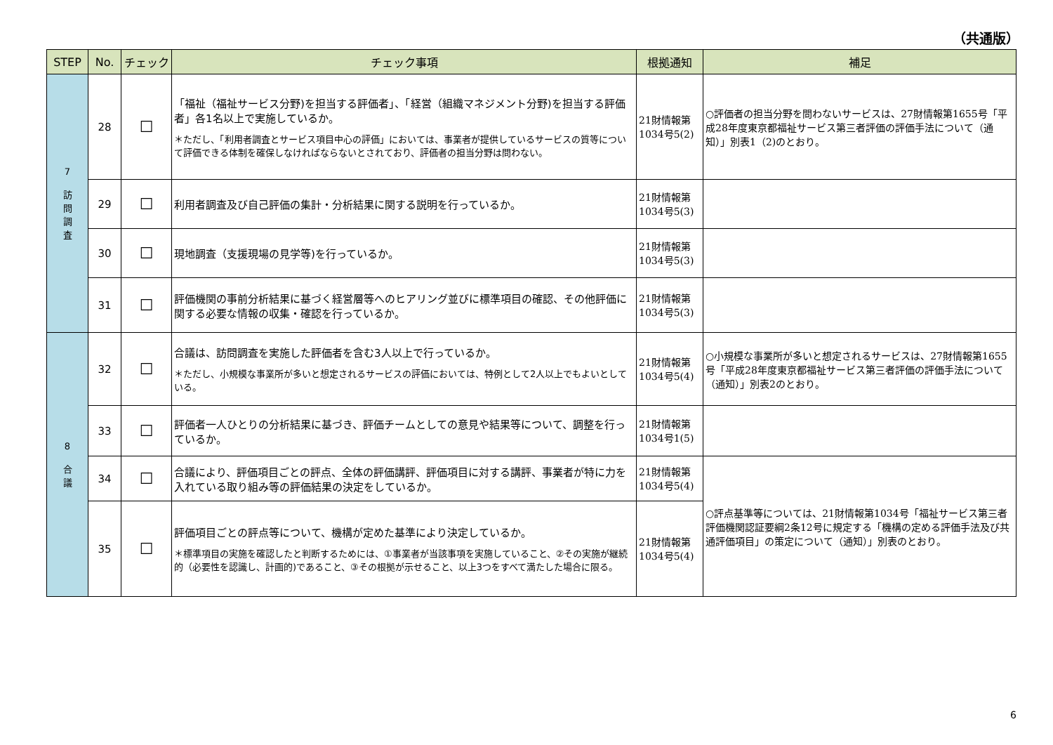（共通版）
| STEP | No. | チェック | チェック事項 | 根拠通知 | 補足 |
| --- | --- | --- | --- | --- | --- |
| 7 訪 問 調 査 | 28 | ☐ | 「福祉（福祉サービス分野)を担当する評価者」、「経営（組織マネジメント分野)を担当する評価者」各1名以上で実施しているか。 ＊ただし、「利用者調査とサービス項目中心の評価」においては、事業者が提供しているサービスの質等について評価できる体制を確保しなければならないとされており、評価者の担当分野は問わない。 | 21財情報第1034号5(2) | ○評価者の担当分野を問わないサービスは、27財情報第1655号「平成28年度東京都福祉サービス第三者評価の評価手法について（通知）」別表1（2)のとおり。 |
| | 29 | ☐ | 利用者調査及び自己評価の集計・分析結果に関する説明を行っているか。 | 21財情報第1034号5(3) | |
| | 30 | ☐ | 現地調査（支援現場の見学等)を行っているか。 | 21財情報第1034号5(3) | |
| | 31 | ☐ | 評価機関の事前分析結果に基づく経営層等へのヒアリング並びに標準項目の確認、その他評価に関する必要な情報の収集・確認を行っているか。 | 21財情報第1034号5(3) | |
| 8 合 議 | 32 | ☐ | 合議は、訪問調査を実施した評価者を含む3人以上で行っているか。 ＊ただし、小規模な事業所が多いと想定されるサービスの評価においては、特例として2人以上でもよいとしている。 | 21財情報第1034号5(4) | ○小規模な事業所が多いと想定されるサービスは、27財情報第1655号「平成28年度東京都福祉サービス第三者評価の評価手法について（通知）」別表2のとおり。 |
| | 33 | ☐ | 評価者一人ひとりの分析結果に基づき、評価チームとしての意見や結果等について、調整を行っているか。 | 21財情報第1034号1(5) | |
| | 34 | ☐ | 合議により、評価項目ごとの評点、全体の評価講評、評価項目に対する講評、事業者が特に力を入れている取り組み等の評価結果の決定をしているか。 | 21財情報第1034号5(4) | ○評点基準等については、21財情報第1034号「福祉サービス第三者評価機関認証要綱2条12号に規定する「機構の定める評価手法及び共通評価項目」の策定について（通知）」別表のとおり。 |
| | 35 | ☐ | 評価項目ごとの評点等について、機構が定めた基準により決定しているか。 ＊標準項目の実施を確認したと判断するためには、①事業者が当該事項を実施していること、②その実施が継続的（必要性を認識し、計画的)であること、③その根拠が示せること、以上3つをすべて満たした場合に限る。 | 21財情報第1034号5(4) | |
6